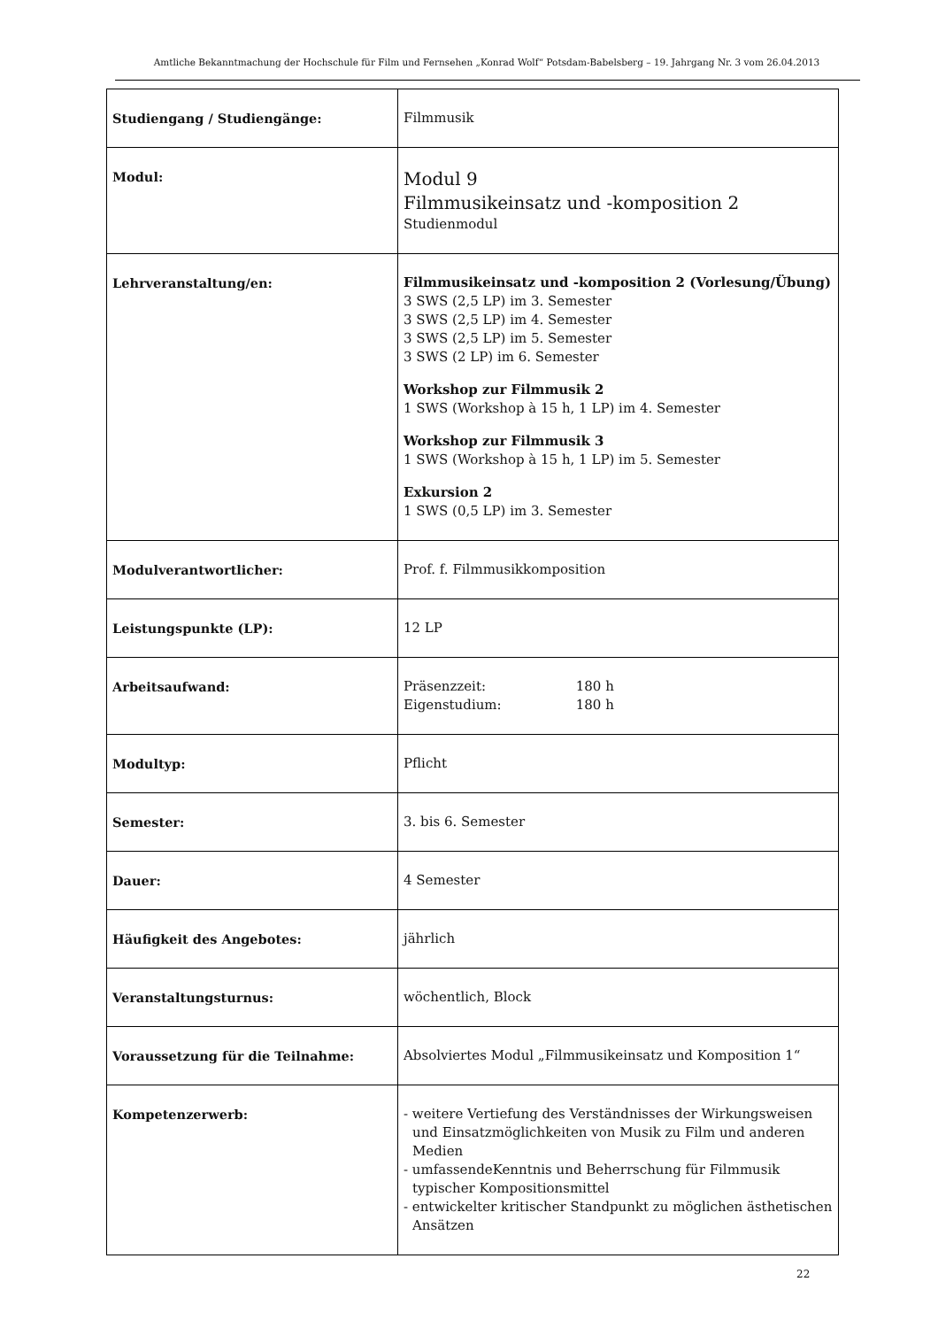Amtliche Bekanntmachung der Hochschule für Film und Fernsehen „Konrad Wolf“ Potsdam-Babelsberg – 19. Jahrgang Nr. 3 vom 26.04.2013
| Studiengang / Studiengänge: | Filmmusik |
| Modul: | Modul 9 Filmmusikeinsatz und -komposition 2 Studienmodul |
| Lehrveranstaltung/en: | Filmmusikeinsatz und -komposition 2 (Vorlesung/Übung) 3 SWS (2,5 LP) im 3. Semester 3 SWS (2,5 LP) im 4. Semester 3 SWS (2,5 LP) im 5. Semester 3 SWS (2 LP) im 6. Semester Workshop zur Filmmusik 2 1 SWS (Workshop à 15 h, 1 LP) im 4. Semester Workshop zur Filmmusik 3 1 SWS (Workshop à 15 h, 1 LP) im 5. Semester Exkursion 2 1 SWS (0,5 LP) im 3. Semester |
| Modulverantwortlicher: | Prof. f. Filmmusikkomposition |
| Leistungspunkte (LP): | 12 LP |
| Arbeitsaufwand: | Präsenzzeit: 180 h Eigenstudium: 180 h |
| Modultyp: | Pflicht |
| Semester: | 3. bis 6. Semester |
| Dauer: | 4 Semester |
| Häufigkeit des Angebotes: | jährlich |
| Veranstaltungsturnus: | wöchentlich, Block |
| Voraussetzung für die Teilnahme: | Absolviertes Modul „Filmmusikeinsatz und Komposition 1“ |
| Kompetenzerwerb: | - weitere Vertiefung des Verständnisses der Wirkungsweisen und Einsatzmöglichkeiten von Musik zu Film und anderen Medien - umfassendeKenntnis und Beherrschung für Filmmusik typischer Kompositionsmittel - entwickelter kritischer Standpunkt zu möglichen ästhetischen Ansätzen |
22